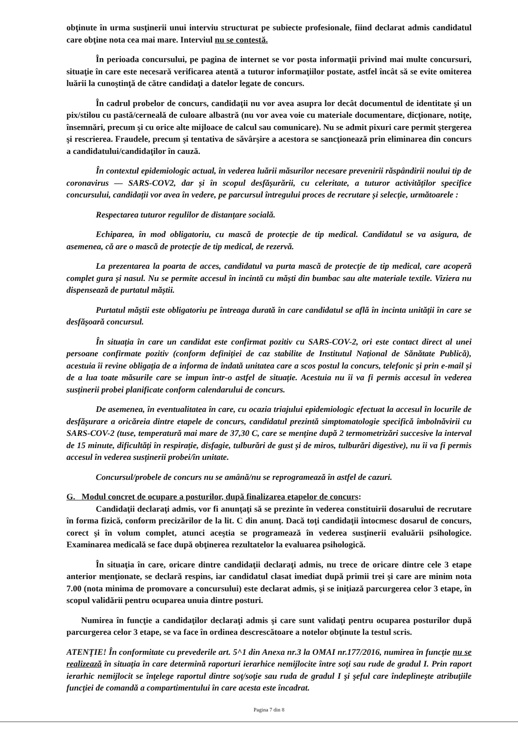obţinute în urma susţinerii unui interviu structurat pe subiecte profesionale, fiind declarat admis candidatul care obţine nota cea mai mare. Interviul nu se contestă.
În perioada concursului, pe pagina de internet se vor posta informaţii privind mai multe concursuri, situaţie în care este necesară verificarea atentă a tuturor informaţiilor postate, astfel încât să se evite omiterea luării la cunoştinţă de către candidaţi a datelor legate de concurs.
În cadrul probelor de concurs, candidaţii nu vor avea asupra lor decât documentul de identitate şi un pix/stilou cu pastă/cerneală de culoare albastră (nu vor avea voie cu materiale documentare, dicţionare, notiţe, însemnări, precum şi cu orice alte mijloace de calcul sau comunicare). Nu se admit pixuri care permit ştergerea şi rescrierea. Fraudele, precum şi tentativa de săvârşire a acestora se sancţionează prin eliminarea din concurs a candidatului/candidaţilor în cauză.
În contextul epidemiologic actual, în vederea luării măsurilor necesare prevenirii răspândirii noului tip de coronavirus — SARS-COV2, dar și în scopul desfășurării, cu celeritate, a tuturor activităților specifice concursului, candidații vor avea în vedere, pe parcursul întregului proces de recrutare și selecție, următoarele :
Respectarea tuturor regulilor de distanțare socială.
Echiparea, în mod obligatoriu, cu mască de protecție de tip medical. Candidatul se va asigura, de asemenea, că are o mască de protecție de tip medical, de rezervă.
La prezentarea la poarta de acces, candidatul va purta mască de protecție de tip medical, care acoperă complet gura și nasul. Nu se permite accesul în incintă cu măști din bumbac sau alte materiale textile. Viziera nu dispensează de purtatul măștii.
Purtatul măștii este obligatoriu pe întreaga durată în care candidatul se află în incinta unității în care se desfășoară concursul.
În situația în care un candidat este confirmat pozitiv cu SARS-COV-2, ori este contact direct al unei persoane confirmate pozitiv (conform definiției de caz stabilite de Institutul Național de Sănătate Publică), acestuia îi revine obligația de a informa de îndată unitatea care a scos postul la concurs, telefonic și prin e-mail și de a lua toate măsurile care se impun într-o astfel de situație. Acestuia nu îi va fi permis accesul în vederea susținerii probei planificate conform calendarului de concurs.
De asemenea, în eventualitatea în care, cu ocazia triajului epidemiologic efectuat la accesul în locurile de desfășurare a oricăreia dintre etapele de concurs, candidatul prezintă simptomatologie specifică îmbolnăvirii cu SARS-COV-2 (tuse, temperatură mai mare de 37,30 C, care se menține după 2 termometrizări succesive la interval de 15 minute, dificultăți în respirație, disfagie, tulburări de gust și de miros, tulburări digestive), nu îi va fi permis accesul în vederea susținerii probei/în unitate.
Concursul/probele de concurs nu se amână/nu se reprogramează în astfel de cazuri.
G. Modul concret de ocupare a posturilor, după finalizarea etapelor de concurs:
Candidaţii declaraţi admis, vor fi anunţaţi să se prezinte în vederea constituirii dosarului de recrutare în forma fizică, conform precizărilor de la lit. C din anunţ. Dacă toţi candidaţii întocmesc dosarul de concurs, corect şi în volum complet, atunci aceştia se programează în vederea susţinerii evaluării psihologice. Examinarea medicală se face după obţinerea rezultatelor la evaluarea psihologică.
În situaţia în care, oricare dintre candidaţii declaraţi admis, nu trece de oricare dintre cele 3 etape anterior menţionate, se declară respins, iar candidatul clasat imediat după primii trei şi care are minim nota 7.00 (nota minima de promovare a concursului) este declarat admis, şi se iniţiază parcurgerea celor 3 etape, în scopul validării pentru ocuparea unuia dintre posturi.
Numirea în funcţie a candidaţilor declaraţi admis şi care sunt validaţi pentru ocuparea posturilor după parcurgerea celor 3 etape, se va face în ordinea descrescătoare a notelor obţinute la testul scris.
ATENŢIE! În conformitate cu prevederile art. 5^1 din Anexa nr.3 la OMAI nr.177/2016, numirea în funcţie nu se realizează în situaţia în care determină raporturi ierarhice nemijlocite între soţi sau rude de gradul I. Prin raport ierarhic nemijlocit se înţelege raportul dintre soţ/soţie sau ruda de gradul I şi şeful care îndeplineşte atribuţiile funcţiei de comandă a compartimentului în care acesta este încadrat.
Pagina 7 din 8